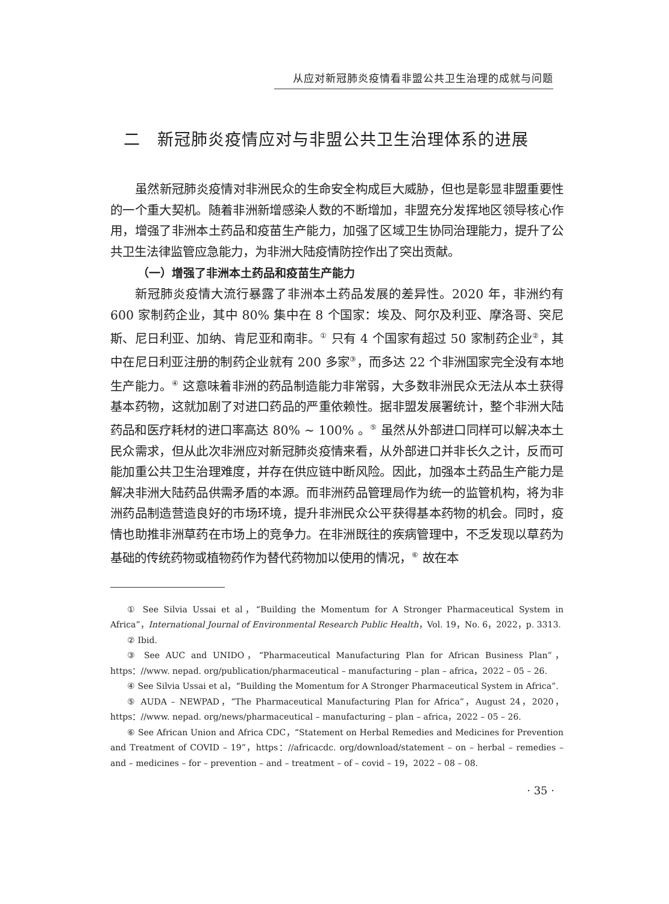从应对新冠肺炎疫情看非盟公共卫生治理的成就与问题
二　新冠肺炎疫情应对与非盟公共卫生治理体系的进展
虽然新冠肺炎疫情对非洲民众的生命安全构成巨大威胁，但也是彰显非盟重要性的一个重大契机。随着非洲新增感染人数的不断增加，非盟充分发挥地区领导核心作用，增强了非洲本土药品和疫苗生产能力，加强了区域卫生协同治理能力，提升了公共卫生法律监管应急能力，为非洲大陆疫情防控作出了突出贡献。
（一）增强了非洲本土药品和疫苗生产能力
新冠肺炎疫情大流行暴露了非洲本土药品发展的差异性。2020 年，非洲约有 600 家制药企业，其中 80% 集中在 8 个国家：埃及、阿尔及利亚、摩洛哥、突尼斯、尼日利亚、加纳、肯尼亚和南非。<sup>①</sup> 只有 4 个国家有超过 50 家制药企业<sup>②</sup>，其中在尼日利亚注册的制药企业就有 200 多家<sup>③</sup>，而多达 22 个非洲国家完全没有本地生产能力。<sup>④</sup> 这意味着非洲的药品制造能力非常弱，大多数非洲民众无法从本土获得基本药物，这就加剧了对进口药品的严重依赖性。据非盟发展署统计，整个非洲大陆药品和医疗耗材的进口率高达 80% ~ 100% 。<sup>⑤</sup> 虽然从外部进口同样可以解决本土民众需求，但从此次非洲应对新冠肺炎疫情来看，从外部进口并非长久之计，反而可能加重公共卫生治理难度，并存在供应链中断风险。因此，加强本土药品生产能力是解决非洲大陆药品供需矛盾的本源。而非洲药品管理局作为统一的监管机构，将为非洲药品制造营造良好的市场环境，提升非洲民众公平获得基本药物的机会。同时，疫情也助推非洲草药在市场上的竞争力。在非洲既往的疾病管理中，不乏发现以草药为基础的传统药物或植物药作为替代药物加以使用的情况，<sup>⑥</sup> 故在本
① See Silvia Ussai et al，“Building the Momentum for A Stronger Pharmaceutical System in Africa”，International Journal of Environmental Research Public Health，Vol. 19，No. 6，2022，p. 3313.
② Ibid.
③ See AUC and UNIDO，“Pharmaceutical Manufacturing Plan for African Business Plan”，https：//www. nepad. org/publication/pharmaceutical – manufacturing – plan – africa，2022 – 05 – 26.
④ See Silvia Ussai et al，“Building the Momentum for A Stronger Pharmaceutical System in Africa”.
⑤ AUDA – NEWPAD，“The Pharmaceutical Manufacturing Plan for Africa”，August 24，2020，https：//www. nepad. org/news/pharmaceutical – manufacturing – plan – africa，2022 – 05 – 26.
⑥ See African Union and Africa CDC，“Statement on Herbal Remedies and Medicines for Prevention and Treatment of COVID – 19”，https：//africacdc. org/download/statement – on – herbal – remedies – and – medicines – for – prevention – and – treatment – of – covid – 19，2022 – 08 – 08.
· 35 ·